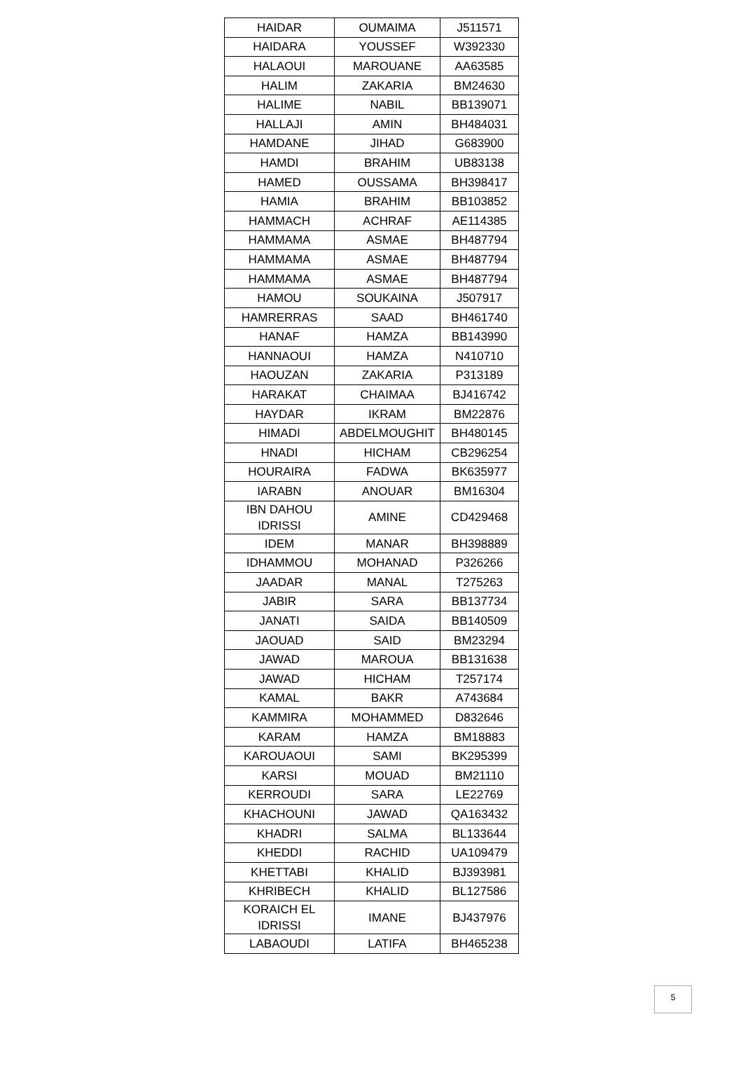| HAIDAR | OUMAIMA | J511571 |
| HAIDARA | YOUSSEF | W392330 |
| HALAOUI | MAROUANE | AA63585 |
| HALIM | ZAKARIA | BM24630 |
| HALIME | NABIL | BB139071 |
| HALLAJI | AMIN | BH484031 |
| HAMDANE | JIHAD | G683900 |
| HAMDI | BRAHIM | UB83138 |
| HAMED | OUSSAMA | BH398417 |
| HAMIA | BRAHIM | BB103852 |
| HAMMACH | ACHRAF | AE114385 |
| HAMMAMA | ASMAE | BH487794 |
| HAMMAMA | ASMAE | BH487794 |
| HAMMAMA | ASMAE | BH487794 |
| HAMOU | SOUKAINA | J507917 |
| HAMRERRAS | SAAD | BH461740 |
| HANAF | HAMZA | BB143990 |
| HANNAOUI | HAMZA | N410710 |
| HAOUZAN | ZAKARIA | P313189 |
| HARAKAT | CHAIMAA | BJ416742 |
| HAYDAR | IKRAM | BM22876 |
| HIMADI | ABDELMOUGHIT | BH480145 |
| HNADI | HICHAM | CB296254 |
| HOURAIRA | FADWA | BK635977 |
| IARABN | ANOUAR | BM16304 |
| IBN DAHOU IDRISSI | AMINE | CD429468 |
| IDEM | MANAR | BH398889 |
| IDHAMMOU | MOHANAD | P326266 |
| JAADAR | MANAL | T275263 |
| JABIR | SARA | BB137734 |
| JANATI | SAIDA | BB140509 |
| JAOUAD | SAID | BM23294 |
| JAWAD | MAROUA | BB131638 |
| JAWAD | HICHAM | T257174 |
| KAMAL | BAKR | A743684 |
| KAMMIRA | MOHAMMED | D832646 |
| KARAM | HAMZA | BM18883 |
| KAROUAOUI | SAMI | BK295399 |
| KARSI | MOUAD | BM21110 |
| KERROUDI | SARA | LE22769 |
| KHACHOUNI | JAWAD | QA163432 |
| KHADRI | SALMA | BL133644 |
| KHEDDI | RACHID | UA109479 |
| KHETTABI | KHALID | BJ393981 |
| KHRIBECH | KHALID | BL127586 |
| KORAICH EL IDRISSI | IMANE | BJ437976 |
| LABAOUDI | LATIFA | BH465238 |
5